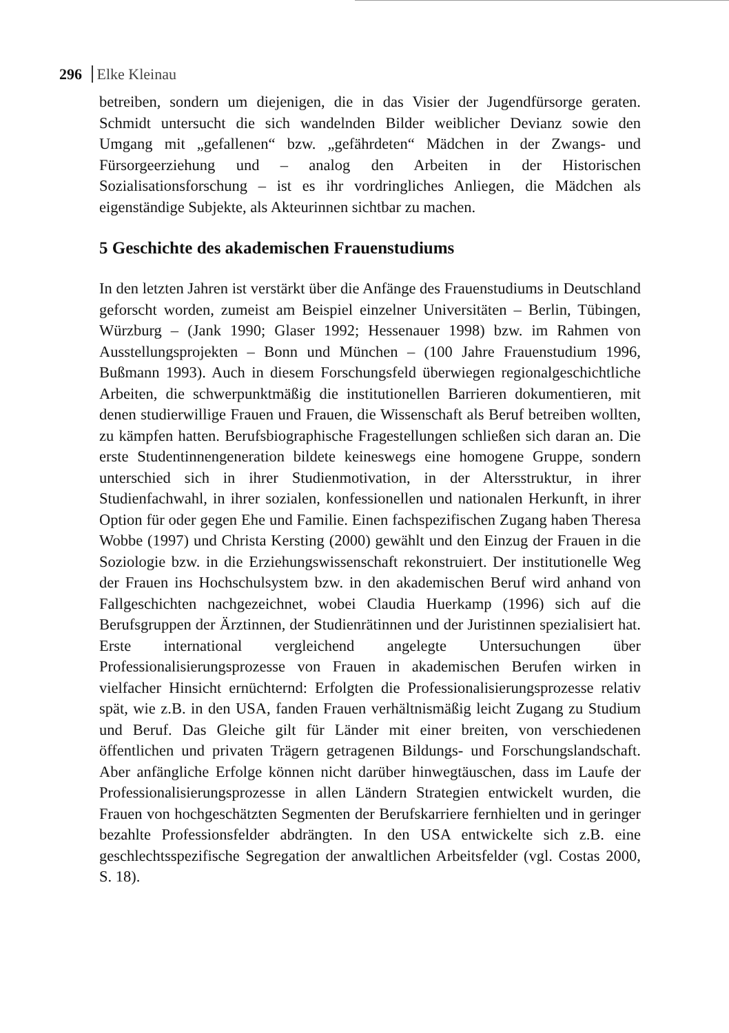296 Elke Kleinau
betreiben, sondern um diejenigen, die in das Visier der Jugendfürsorge geraten. Schmidt untersucht die sich wandelnden Bilder weiblicher Devianz sowie den Umgang mit „gefallenen“ bzw. „gefährdeten“ Mädchen in der Zwangs- und Fürsorgeerziehung und – analog den Arbeiten in der Historischen Sozialisationsforschung – ist es ihr vordringliches Anliegen, die Mädchen als eigenständige Subjekte, als Akteurinnen sichtbar zu machen.
5 Geschichte des akademischen Frauenstudiums
In den letzten Jahren ist verstärkt über die Anfänge des Frauenstudiums in Deutschland geforscht worden, zumeist am Beispiel einzelner Universitäten – Berlin, Tübingen, Würzburg – (Jank 1990; Glaser 1992; Hessenauer 1998) bzw. im Rahmen von Ausstellungsprojekten – Bonn und München – (100 Jahre Frauenstudium 1996, Bußmann 1993). Auch in diesem Forschungsfeld überwiegen regionalgeschichtliche Arbeiten, die schwerpunktmäßig die institutionellen Barrieren dokumentieren, mit denen studierwillige Frauen und Frauen, die Wissenschaft als Beruf betreiben wollten, zu kämpfen hatten. Berufsbiographische Fragestellungen schließen sich daran an. Die erste Studentinnengeneration bildete keineswegs eine homogene Gruppe, sondern unterschied sich in ihrer Studienmotivation, in der Altersstruktur, in ihrer Studienfachwahl, in ihrer sozialen, konfessionellen und nationalen Herkunft, in ihrer Option für oder gegen Ehe und Familie. Einen fachspezifischen Zugang haben Theresa Wobbe (1997) und Christa Kersting (2000) gewählt und den Einzug der Frauen in die Soziologie bzw. in die Erziehungswissenschaft rekonstruiert. Der institutionelle Weg der Frauen ins Hochschulsystem bzw. in den akademischen Beruf wird anhand von Fallgeschichten nachgezeichnet, wobei Claudia Huerkamp (1996) sich auf die Berufsgruppen der Ärztinnen, der Studienrätinnen und der Juristinnen spezialisiert hat. Erste international vergleichend angelegte Untersuchungen über Professionalisierungsprozesse von Frauen in akademischen Berufen wirken in vielfacher Hinsicht ernüchternd: Erfolgten die Professionalisierungsprozesse relativ spät, wie z.B. in den USA, fanden Frauen verhältnismäßig leicht Zugang zu Studium und Beruf. Das Gleiche gilt für Länder mit einer breiten, von verschiedenen öffentlichen und privaten Trägern getragenen Bildungs- und Forschungslandschaft. Aber anfängliche Erfolge können nicht darüber hinwegtäuschen, dass im Laufe der Professionalisierungsprozesse in allen Ländern Strategien entwickelt wurden, die Frauen von hochgeschätzten Segmenten der Berufskarriere fernhielten und in geringer bezahlte Professionsfelder abdrängten. In den USA entwickelte sich z.B. eine geschlechtsspezifische Segregation der anwaltlichen Arbeitsfelder (vgl. Costas 2000, S. 18).